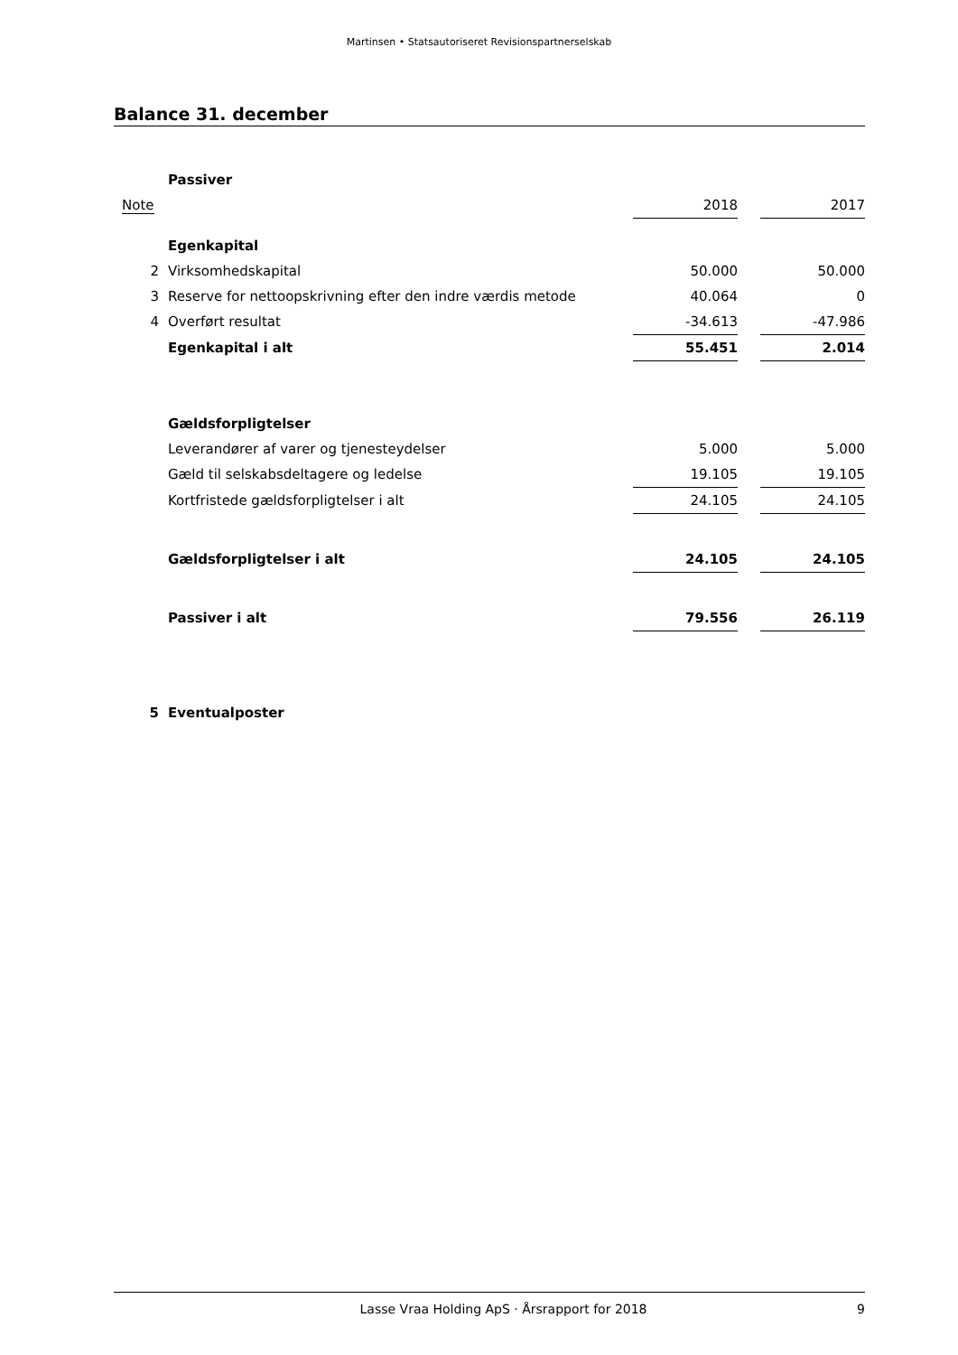Martinsen • Statsautoriseret Revisionspartnerselskab
Balance 31. december
| | Passiver | | | |
| Note | | 2018 | | 2017 |
| | Egenkapital | | | |
| 2 | Virksomhedskapital | 50.000 | | 50.000 |
| 3 | Reserve for nettoopskrivning efter den indre værdis metode | 40.064 | | 0 |
| 4 | Overført resultat | -34.613 | | -47.986 |
| | Egenkapital i alt | 55.451 | | 2.014 |
| | Gældsforpligtelser | | | |
| | Leverandører af varer og tjenesteydelser | 5.000 | | 5.000 |
| | Gæld til selskabsdeltagere og ledelse | 19.105 | | 19.105 |
| | Kortfristede gældsforpligtelser i alt | 24.105 | | 24.105 |
| | Gældsforpligtelser i alt | 24.105 | | 24.105 |
| | Passiver i alt | 79.556 | | 26.119 |
| 5 | Eventualposter | | | |
Lasse Vraa Holding ApS · Årsrapport for 2018 9